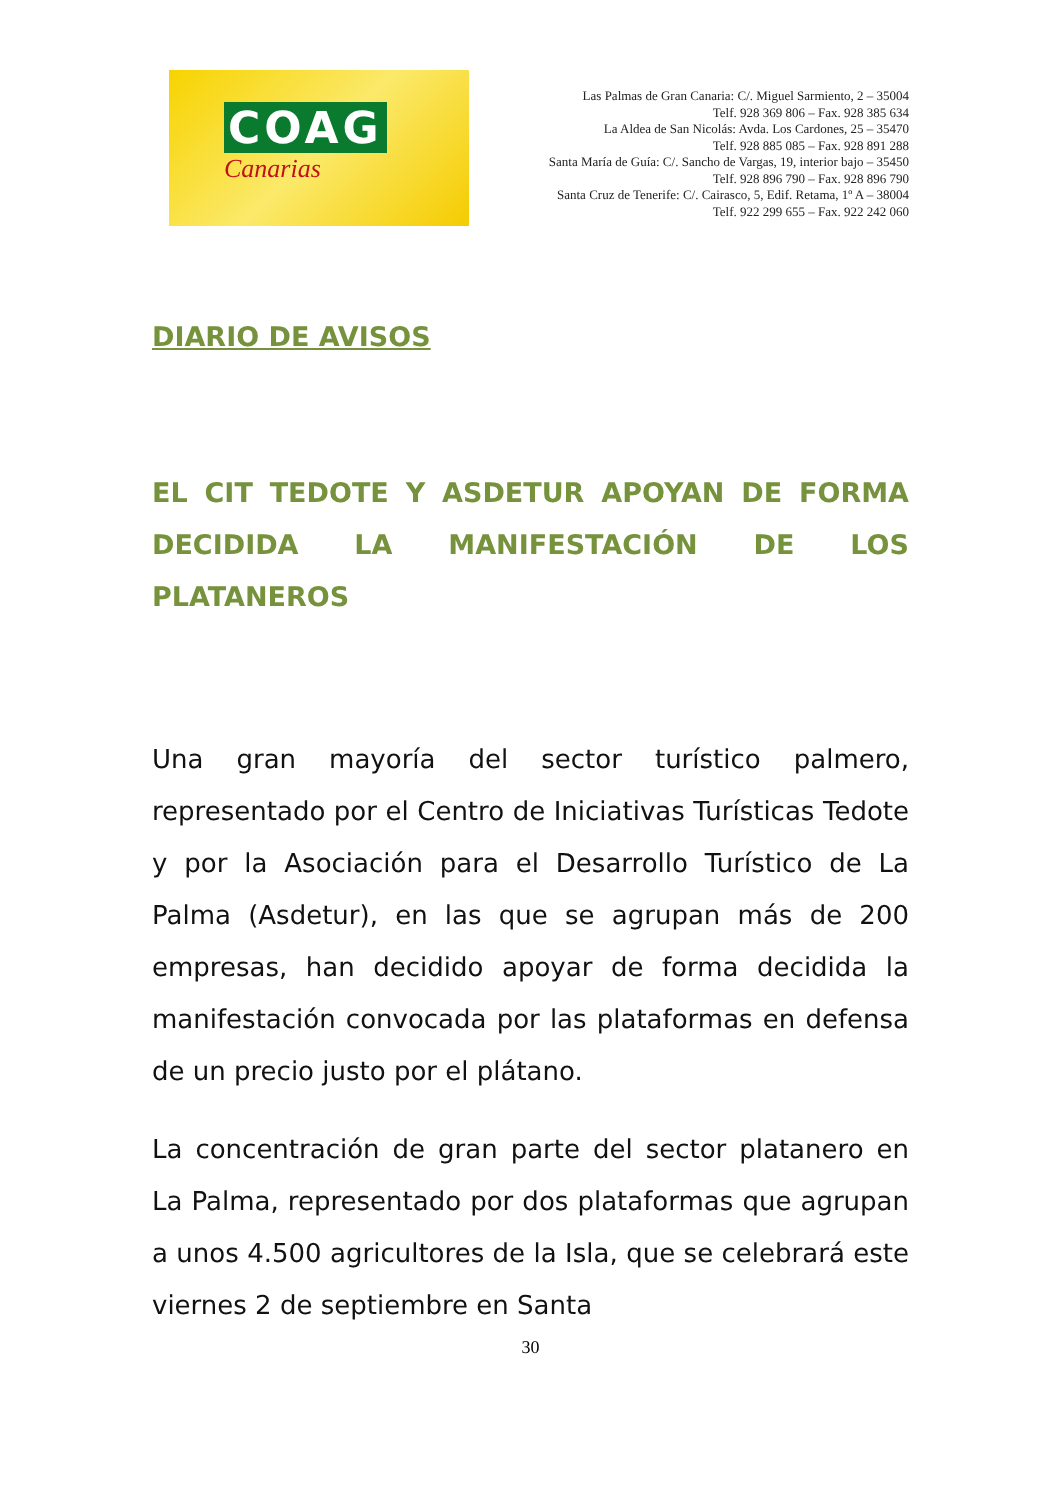COAG
Canarias
Las Palmas de Gran Canaria: C/. Miguel Sarmiento, 2 – 35004
Telf. 928 369 806 – Fax. 928 385 634
La Aldea de San Nicolás: Avda. Los Cardones, 25 – 35470
Telf. 928 885 085 – Fax. 928 891 288
Santa María de Guía: C/. Sancho de Vargas, 19, interior bajo – 35450
Telf. 928 896 790 – Fax. 928 896 790
Santa Cruz de Tenerife: C/. Cairasco, 5, Edif. Retama, 1º A – 38004
Telf. 922 299 655 – Fax. 922 242 060
DIARIO DE AVISOS
EL CIT TEDOTE Y ASDETUR APOYAN DE FORMA DECIDIDA LA MANIFESTACIÓN DE LOS PLATANEROS
Una gran mayoría del sector turístico palmero, representado por el Centro de Iniciativas Turísticas Tedote y por la Asociación para el Desarrollo Turístico de La Palma (Asdetur), en las que se agrupan más de 200 empresas, han decidido apoyar de forma decidida la manifestación convocada por las plataformas en defensa de un precio justo por el plátano.
La concentración de gran parte del sector platanero en La Palma, representado por dos plataformas que agrupan a unos 4.500 agricultores de la Isla, que se celebrará este viernes 2 de septiembre en Santa
30